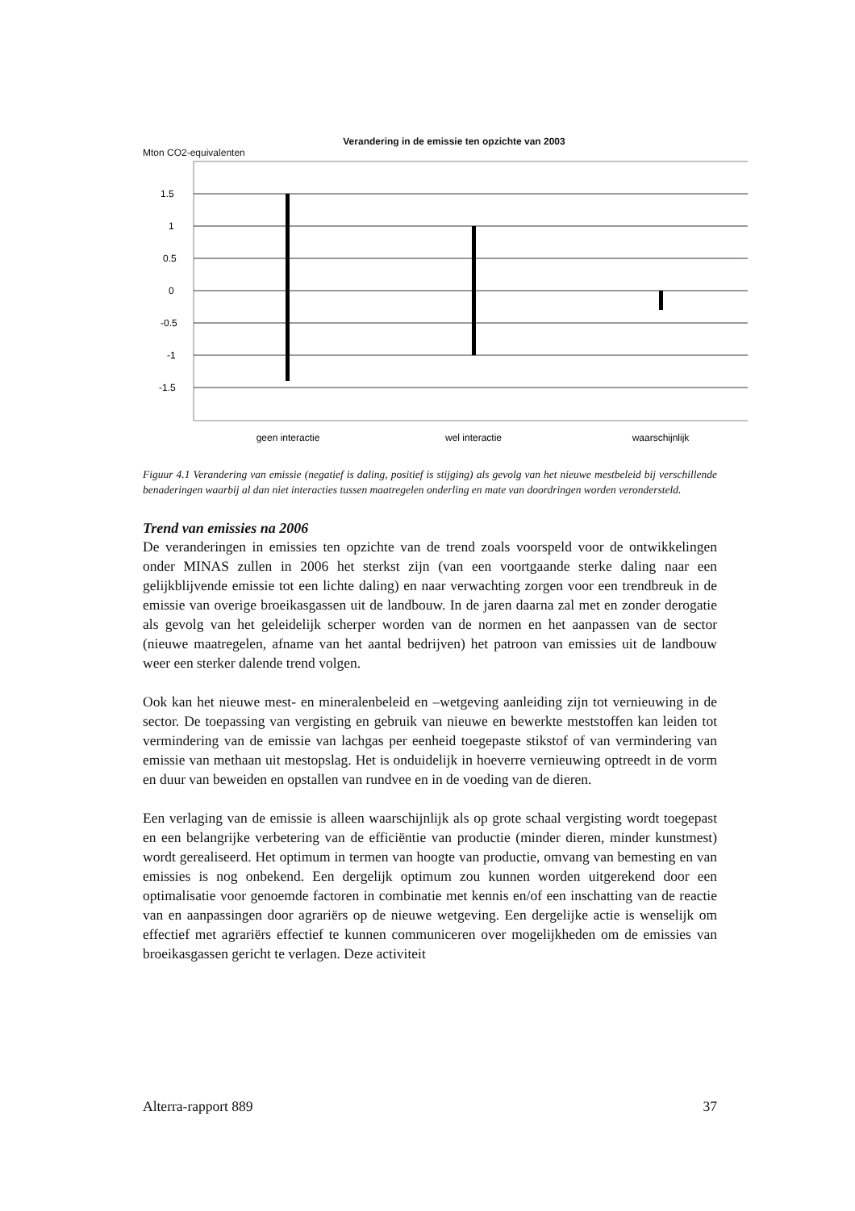Verandering in de emissie ten opzichte van 2003
Mton CO2-equivalenten
1.5
1
0.5
0
-0.5
-1
-1.5
geen interactie
wel interactie
waarschijnlijk
Figuur 4.1 Verandering van emissie (negatief is daling, positief is stijging) als gevolg van het nieuwe mestbeleid bij verschillende benaderingen waarbij al dan niet interacties tussen maatregelen onderling en mate van doordringen worden verondersteld.
Trend van emissies na 2006
De veranderingen in emissies ten opzichte van de trend zoals voorspeld voor de ontwikkelingen onder MINAS zullen in 2006 het sterkst zijn (van een voortgaande sterke daling naar een gelijkblijvende emissie tot een lichte daling) en naar verwachting zorgen voor een trendbreuk in de emissie van overige broeikasgassen uit de landbouw. In de jaren daarna zal met en zonder derogatie als gevolg van het geleidelijk scherper worden van de normen en het aanpassen van de sector (nieuwe maatregelen, afname van het aantal bedrijven) het patroon van emissies uit de landbouw weer een sterker dalende trend volgen.
Ook kan het nieuwe mest- en mineralenbeleid en –wetgeving aanleiding zijn tot vernieuwing in de sector. De toepassing van vergisting en gebruik van nieuwe en bewerkte meststoffen kan leiden tot vermindering van de emissie van lachgas per eenheid toegepaste stikstof of van vermindering van emissie van methaan uit mestopslag. Het is onduidelijk in hoeverre vernieuwing optreedt in de vorm en duur van beweiden en opstallen van rundvee en in de voeding van de dieren.
Een verlaging van de emissie is alleen waarschijnlijk als op grote schaal vergisting wordt toegepast en een belangrijke verbetering van de efficiëntie van productie (minder dieren, minder kunstmest) wordt gerealiseerd. Het optimum in termen van hoogte van productie, omvang van bemesting en van emissies is nog onbekend. Een dergelijk optimum zou kunnen worden uitgerekend door een optimalisatie voor genoemde factoren in combinatie met kennis en/of een inschatting van de reactie van en aanpassingen door agrariërs op de nieuwe wetgeving. Een dergelijke actie is wenselijk om effectief met agrariërs effectief te kunnen communiceren over mogelijkheden om de emissies van broeikasgassen gericht te verlagen. Deze activiteit
Alterra-rapport 889 37